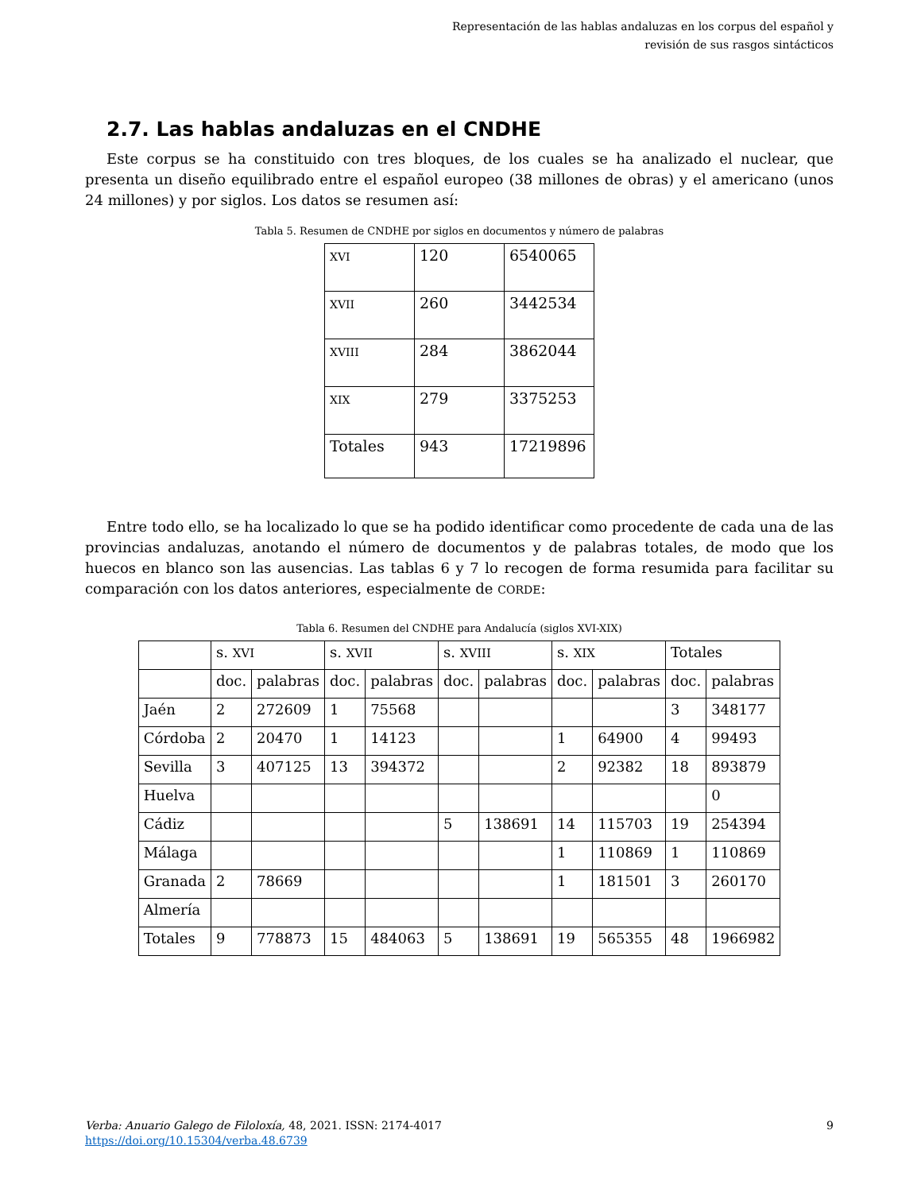Representación de las hablas andaluzas en los corpus del español y
revisión de sus rasgos sintácticos
2.7. Las hablas andaluzas en el CNDHE
Este corpus se ha constituido con tres bloques, de los cuales se ha analizado el nuclear, que presenta un diseño equilibrado entre el español europeo (38 millones de obras) y el americano (unos 24 millones) y por siglos. Los datos se resumen así:
Tabla 5. Resumen de CNDHE por siglos en documentos y número de palabras
| XVI | 120 | 6540065 |
| XVII | 260 | 3442534 |
| XVIII | 284 | 3862044 |
| XIX | 279 | 3375253 |
| Totales | 943 | 17219896 |
Entre todo ello, se ha localizado lo que se ha podido identificar como procedente de cada una de las provincias andaluzas, anotando el número de documentos y de palabras totales, de modo que los huecos en blanco son las ausencias. Las tablas 6 y 7 lo recogen de forma resumida para facilitar su comparación con los datos anteriores, especialmente de CORDE:
Tabla 6. Resumen del CNDHE para Andalucía (siglos XVI-XIX)
| | s. XVI | | s. XVII | | s. XVIII | | s. XIX | | Totales | |
| | doc. | palabras | doc. | palabras | doc. | palabras | doc. | palabras | doc. | palabras |
| Jaén | 2 | 272609 | 1 | 75568 | | | | | 3 | 348177 |
| Córdoba | 2 | 20470 | 1 | 14123 | | | 1 | 64900 | 4 | 99493 |
| Sevilla | 3 | 407125 | 13 | 394372 | | | 2 | 92382 | 18 | 893879 |
| Huelva | | | | | | | | | | 0 |
| Cádiz | | | | | 5 | 138691 | 14 | 115703 | 19 | 254394 |
| Málaga | | | | | | | 1 | 110869 | 1 | 110869 |
| Granada | 2 | 78669 | | | | | 1 | 181501 | 3 | 260170 |
| Almería | | | | | | | | | | |
| Totales | 9 | 778873 | 15 | 484063 | 5 | 138691 | 19 | 565355 | 48 | 1966982 |
9 Verba: Anuario Galego de Filoloxía, 48, 2021. ISSN: 2174-4017
https://doi.org/10.15304/verba.48.6739